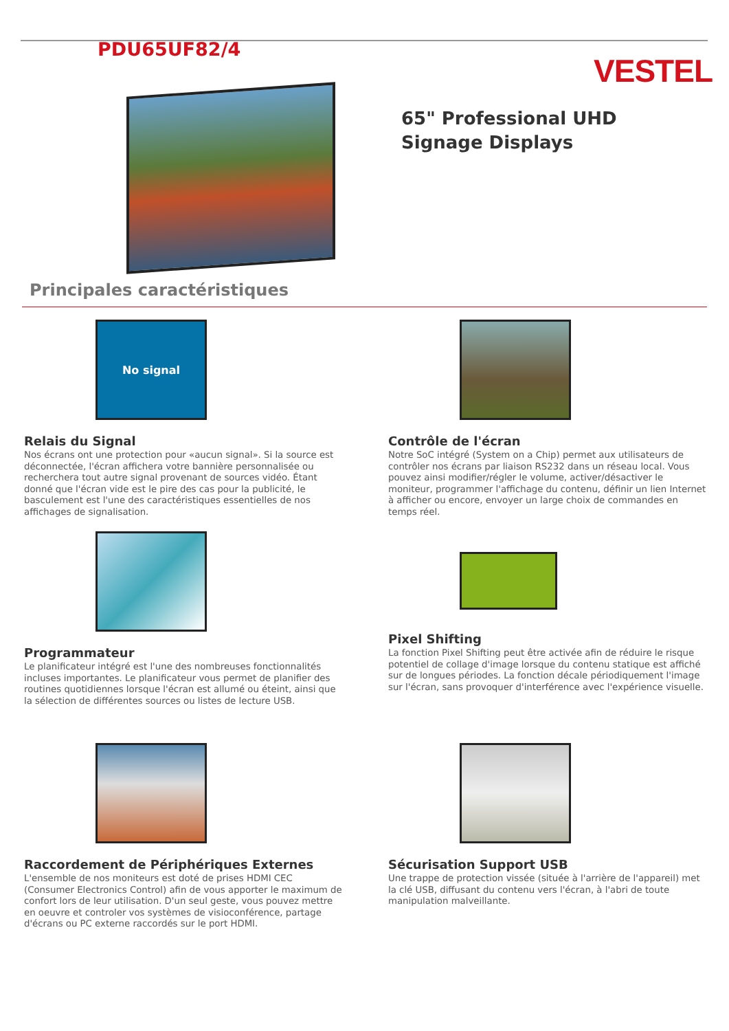PDU65UF82/4
VESTEL
65" Professional UHD Signage Displays
Principales caractéristiques
No signal
Relais du Signal
Nos écrans ont une protection pour «aucun signal». Si la source est déconnectée, l'écran affichera votre bannière personnalisée ou recherchera tout autre signal provenant de sources vidéo. Étant donné que l'écran vide est le pire des cas pour la publicité, le basculement est l'une des caractéristiques essentielles de nos affichages de signalisation.
Contrôle de l'écran
Notre SoC intégré (System on a Chip) permet aux utilisateurs de contrôler nos écrans par liaison RS232 dans un réseau local. Vous pouvez ainsi modifier/régler le volume, activer/désactiver le moniteur, programmer l'affichage du contenu, définir un lien Internet à afficher ou encore, envoyer un large choix de commandes en temps réel.
Programmateur
Le planificateur intégré est l'une des nombreuses fonctionnalités incluses importantes. Le planificateur vous permet de planifier des routines quotidiennes lorsque l'écran est allumé ou éteint, ainsi que la sélection de différentes sources ou listes de lecture USB.
Pixel Shifting
La fonction Pixel Shifting peut être activée afin de réduire le risque potentiel de collage d'image lorsque du contenu statique est affiché sur de longues périodes. La fonction décale périodiquement l'image sur l'écran, sans provoquer d'interférence avec l'expérience visuelle.
Raccordement de Périphériques Externes
L'ensemble de nos moniteurs est doté de prises HDMI CEC (Consumer Electronics Control) afin de vous apporter le maximum de confort lors de leur utilisation. D'un seul geste, vous pouvez mettre en oeuvre et controler vos systèmes de visioconférence, partage d'écrans ou PC externe raccordés sur le port HDMI.
Sécurisation Support USB
Une trappe de protection vissée (située à l'arrière de l'appareil) met la clé USB, diffusant du contenu vers l'écran, à l'abri de toute manipulation malveillante.